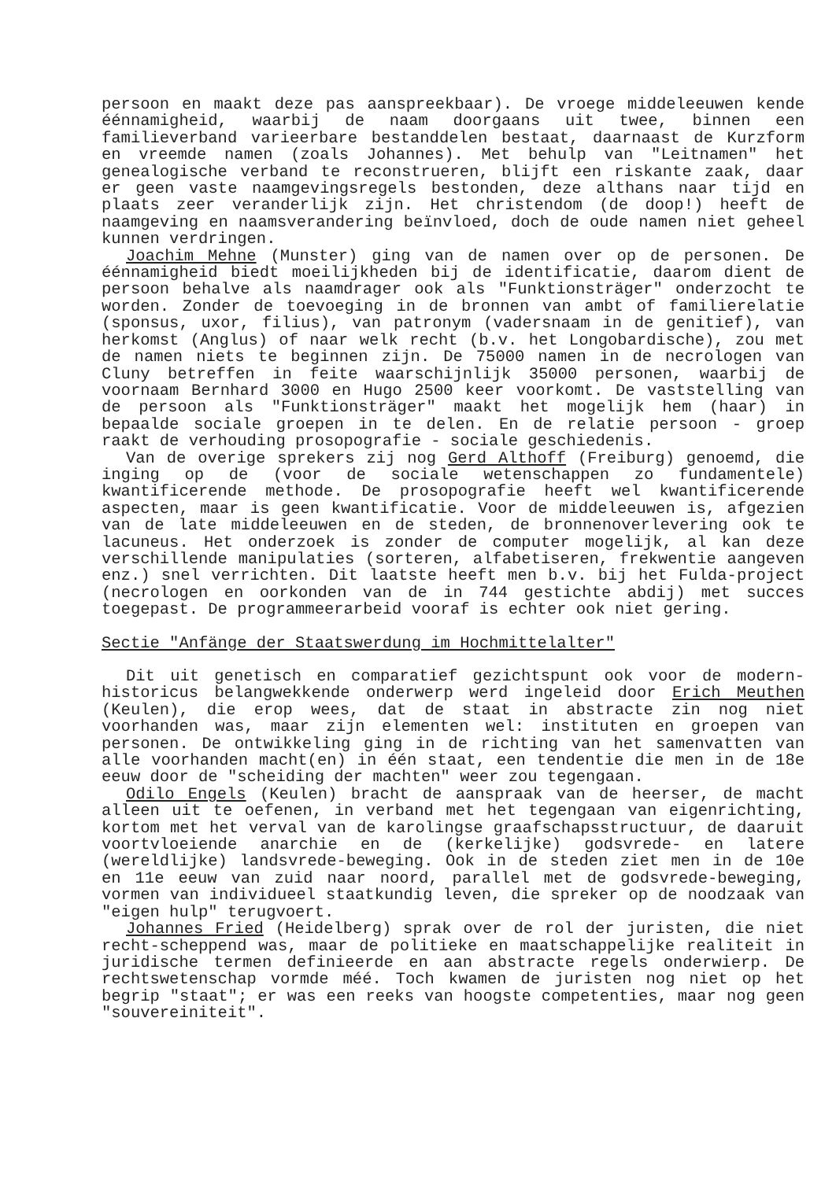persoon en maakt deze pas aanspreekbaar). De vroege middeleeuwen kende éénnamigheid, waarbij de naam doorgaans uit twee, binnen een familieverband varieerbare bestanddelen bestaat, daarnaast de Kurzform en vreemde namen (zoals Johannes). Met behulp van "Leitnamen" het genealogische verband te reconstrueren, blijft een riskante zaak, daar er geen vaste naamgevingsregels bestonden, deze althans naar tijd en plaats zeer veranderlijk zijn. Het christendom (de doop!) heeft de naamgeving en naamsverandering beïnvloed, doch de oude namen niet geheel kunnen verdringen.
Joachim Mehne (Munster) ging van de namen over op de personen. De éénnamigheid biedt moeilijkheden bij de identificatie, daarom dient de persoon behalve als naamdrager ook als "Funktionsträger" onderzocht te worden. Zonder de toevoeging in de bronnen van ambt of familierelatie (sponsus, uxor, filius), van patronym (vadersnaam in de genitief), van herkomst (Anglus) of naar welk recht (b.v. het Longobardische), zou met de namen niets te beginnen zijn. De 75000 namen in de necrologen van Cluny betreffen in feite waarschijnlijk 35000 personen, waarbij de voornaam Bernhard 3000 en Hugo 2500 keer voorkomt. De vaststelling van de persoon als "Funktionsträger" maakt het mogelijk hem (haar) in bepaalde sociale groepen in te delen. En de relatie persoon - groep raakt de verhouding prosopografie - sociale geschiedenis.
Van de overige sprekers zij nog Gerd Althoff (Freiburg) genoemd, die inging op de (voor de sociale wetenschappen zo fundamentele) kwantificerende methode. De prosopografie heeft wel kwantificerende aspecten, maar is geen kwantificatie. Voor de middeleeuwen is, afgezien van de late middeleeuwen en de steden, de bronnenoverlevering ook te lacuneus. Het onderzoek is zonder de computer mogelijk, al kan deze verschillende manipulaties (sorteren, alfabetiseren, frekwentie aangeven enz.) snel verrichten. Dit laatste heeft men b.v. bij het Fulda-project (necrologen en oorkonden van de in 744 gestichte abdij) met succes toegepast. De programmeerarbeid vooraf is echter ook niet gering.
Sectie "Anfänge der Staatswerdung im Hochmittelalter"
Dit uit genetisch en comparatief gezichtspunt ook voor de modern-historicus belangwekkende onderwerp werd ingeleid door Erich Meuthen (Keulen), die erop wees, dat de staat in abstracte zin nog niet voorhanden was, maar zijn elementen wel: instituten en groepen van personen. De ontwikkeling ging in de richting van het samenvatten van alle voorhanden macht(en) in één staat, een tendentie die men in de 18e eeuw door de "scheiding der machten" weer zou tegengaan.
Odilo Engels (Keulen) bracht de aanspraak van de heerser, de macht alleen uit te oefenen, in verband met het tegengaan van eigenrichting, kortom met het verval van de karolingse graafschapsstructuur, de daaruit voortvloeiende anarchie en de (kerkelijke) godsvrede- en latere (wereldlijke) landsvrede-beweging. Ook in de steden ziet men in de 10e en 11e eeuw van zuid naar noord, parallel met de godsvrede-beweging, vormen van individueel staatkundig leven, die spreker op de noodzaak van "eigen hulp" terugvoert.
Johannes Fried (Heidelberg) sprak over de rol der juristen, die niet recht-scheppend was, maar de politieke en maatschappelijke realiteit in juridische termen definieerde en aan abstracte regels onderwierp. De rechtswetenschap vormde méé. Toch kwamen de juristen nog niet op het begrip "staat"; er was een reeks van hoogste competenties, maar nog geen "souvereiniteit".